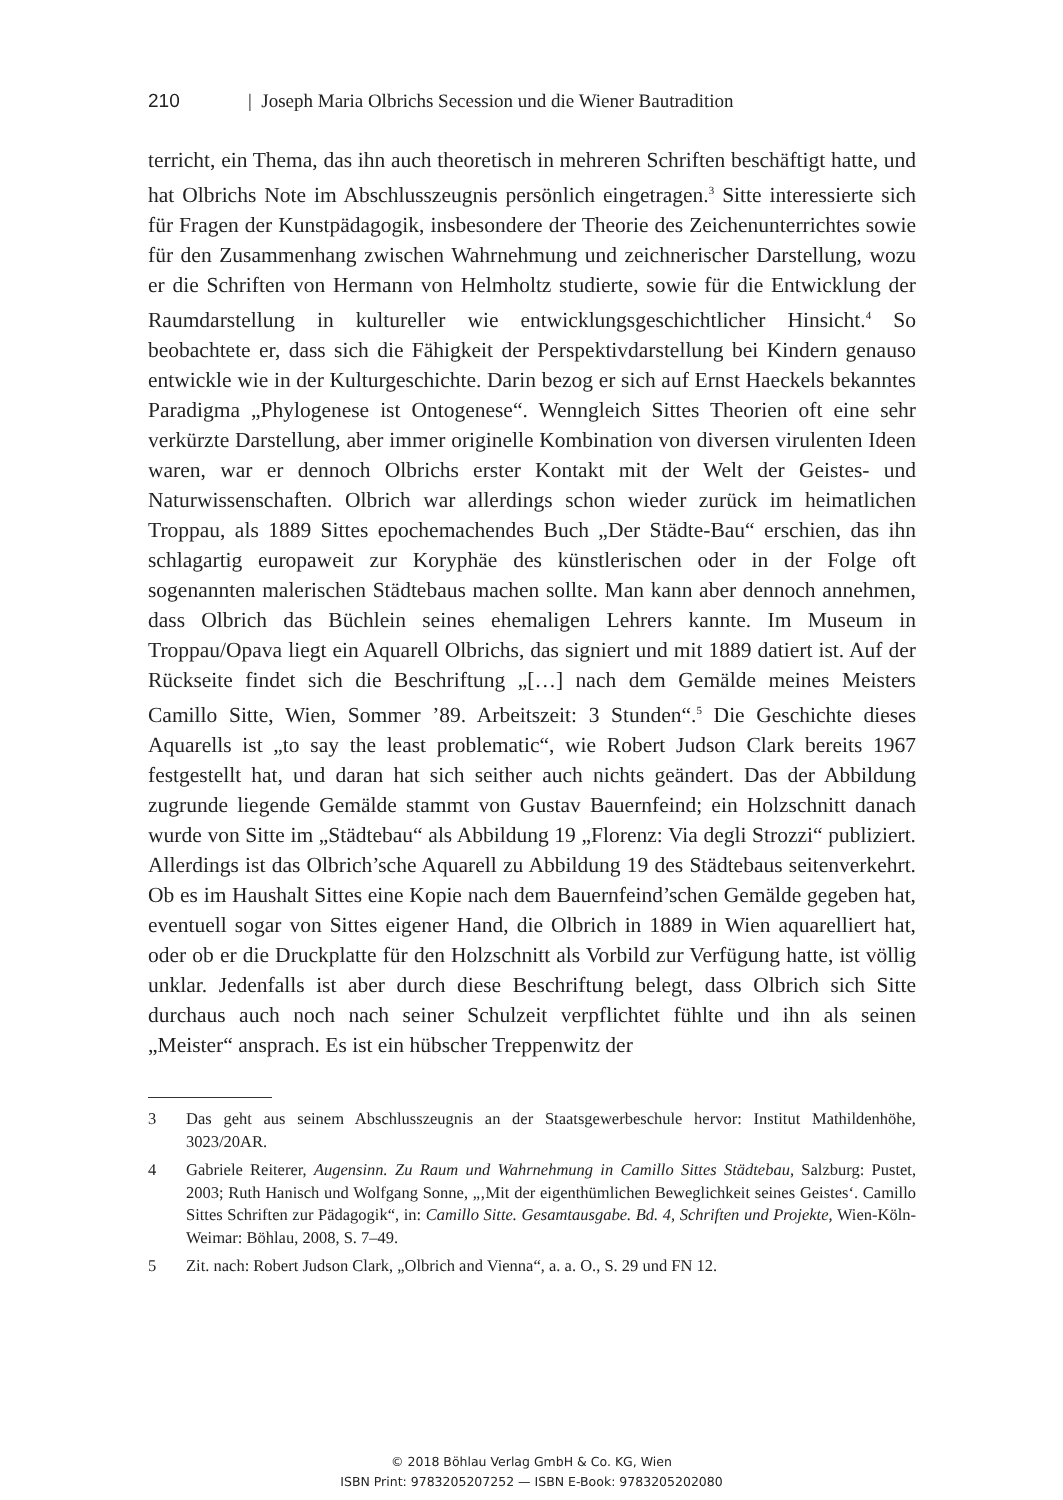210 | Joseph Maria Olbrichs Secession und die Wiener Bautradition
terricht, ein Thema, das ihn auch theoretisch in mehreren Schriften beschäftigt hatte, und hat Olbrichs Note im Abschlusszeugnis persönlich eingetragen.<sup>3</sup> Sitte interessierte sich für Fragen der Kunstpädagogik, insbesondere der Theorie des Zeichenunterrichtes sowie für den Zusammenhang zwischen Wahrnehmung und zeichnerischer Darstellung, wozu er die Schriften von Hermann von Helmholtz studierte, sowie für die Entwicklung der Raumdarstellung in kultureller wie entwicklungsgeschichtlicher Hinsicht.<sup>4</sup> So beobachtete er, dass sich die Fähigkeit der Perspektivdarstellung bei Kindern genauso entwickle wie in der Kulturgeschichte. Darin bezog er sich auf Ernst Haeckels bekanntes Paradigma „Phylogenese ist Ontogenese“. Wenngleich Sittes Theorien oft eine sehr verkürzte Darstellung, aber immer originelle Kombination von diversen virulenten Ideen waren, war er dennoch Olbrichs erster Kontakt mit der Welt der Geistes- und Naturwissenschaften. Olbrich war allerdings schon wieder zurück im heimatlichen Troppau, als 1889 Sittes epochemachendes Buch „Der Städte-Bau“ erschien, das ihn schlagartig europaweit zur Koryphäe des künstlerischen oder in der Folge oft sogenannten malerischen Städtebaus machen sollte. Man kann aber dennoch annehmen, dass Olbrich das Büchlein seines ehemaligen Lehrers kannte. Im Museum in Troppau/Opava liegt ein Aquarell Olbrichs, das signiert und mit 1889 datiert ist. Auf der Rückseite findet sich die Beschriftung „[…] nach dem Gemälde meines Meisters Camillo Sitte, Wien, Sommer ’89. Arbeitszeit: 3 Stunden“.<sup>5</sup> Die Geschichte dieses Aquarells ist „to say the least problematic“, wie Robert Judson Clark bereits 1967 festgestellt hat, und daran hat sich seither auch nichts geändert. Das der Abbildung zugrunde liegende Gemälde stammt von Gustav Bauernfeind; ein Holzschnitt danach wurde von Sitte im „Städtebau“ als Abbildung 19 „Florenz: Via degli Strozzi“ publiziert. Allerdings ist das Olbrich’sche Aquarell zu Abbildung 19 des Städtebaus seitenverkehrt. Ob es im Haushalt Sittes eine Kopie nach dem Bauernfeind’schen Gemälde gegeben hat, eventuell sogar von Sittes eigener Hand, die Olbrich in 1889 in Wien aquarelliert hat, oder ob er die Druckplatte für den Holzschnitt als Vorbild zur Verfügung hatte, ist völlig unklar. Jedenfalls ist aber durch diese Beschriftung belegt, dass Olbrich sich Sitte durchaus auch noch nach seiner Schulzeit verpflichtet fühlte und ihn als seinen „Meister“ ansprach. Es ist ein hübscher Treppenwitz der
3 Das geht aus seinem Abschlusszeugnis an der Staatsgewerbeschule hervor: Institut Mathildenhöhe, 3023/20AR.
4 Gabriele Reiterer, Augensinn. Zu Raum und Wahrnehmung in Camillo Sittes Städtebau, Salzburg: Pustet, 2003; Ruth Hanisch und Wolfgang Sonne, „‚Mit der eigenthümlichen Beweglichkeit seines Geistes‘. Camillo Sittes Schriften zur Pädagogik“, in: Camillo Sitte. Gesamtausgabe. Bd. 4, Schriften und Projekte, Wien-Köln-Weimar: Böhlau, 2008, S. 7–49.
5 Zit. nach: Robert Judson Clark, „Olbrich and Vienna“, a. a. O., S. 29 und FN 12.
© 2018 Böhlau Verlag GmbH & Co. KG, Wien
ISBN Print: 9783205207252 — ISBN E-Book: 9783205202080